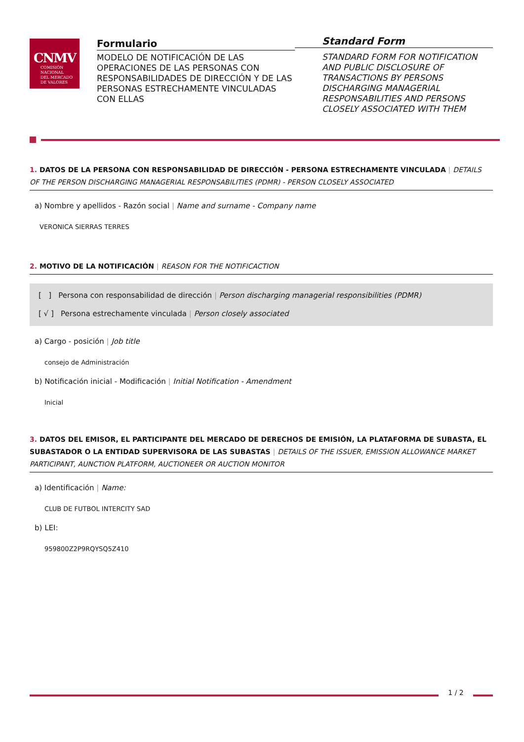CNMV
COMISIÓN
NACIONAL
DEL MERCADO
DE VALORES
Formulario
MODELO DE NOTIFICACIÓN DE LAS OPERACIONES DE LAS PERSONAS CON RESPONSABILIDADES DE DIRECCIÓN Y DE LAS PERSONAS ESTRECHAMENTE VINCULADAS CON ELLAS
Standard Form
STANDARD FORM FOR NOTIFICATION AND PUBLIC DISCLOSURE OF TRANSACTIONS BY PERSONS DISCHARGING MANAGERIAL RESPONSABILITIES AND PERSONS CLOSELY ASSOCIATED WITH THEM
1. DATOS DE LA PERSONA CON RESPONSABILIDAD DE DIRECCIÓN - PERSONA ESTRECHAMENTE VINCULADA | DETAILS OF THE PERSON DISCHARGING MANAGERIAL RESPONSABILITIES (PDMR) - PERSON CLOSELY ASSOCIATED
a) Nombre y apellidos - Razón social | Name and surname - Company name
VERONICA SIERRAS TERRES
2. MOTIVO DE LA NOTIFICACIÓN | REASON FOR THE NOTIFICACTION
[ ] Persona con responsabilidad de dirección | Person discharging managerial responsibilities (PDMR)
[ √ ] Persona estrechamente vinculada | Person closely associated
a) Cargo - posición | Job title
consejo de Administración
b) Notificación inicial - Modificación | Initial Notification - Amendment
Inicial
3. DATOS DEL EMISOR, EL PARTICIPANTE DEL MERCADO DE DERECHOS DE EMISIÓN, LA PLATAFORMA DE SUBASTA, EL SUBASTADOR O LA ENTIDAD SUPERVISORA DE LAS SUBASTAS | DETAILS OF THE ISSUER, EMISSION ALLOWANCE MARKET PARTICIPANT, AUNCTION PLATFORM, AUCTIONEER OR AUCTION MONITOR
a) Identificación | Name:
CLUB DE FUTBOL INTERCITY SAD
b) LEI:
959800Z2P9RQYSQ5Z410
1 / 2